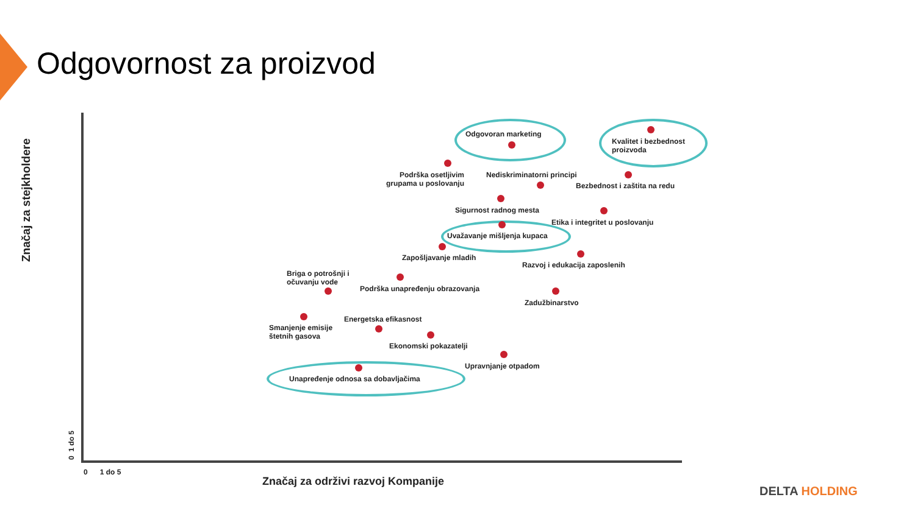Odgovornost za proizvod
Odgovoran marketing
Kvalitet i bezbednost
proizvoda
Podrška osetljivim
grupama u poslovanju
Nediskriminatorni principi
Bezbednost i zaštita na redu
Sigurnost radnog mesta
Etika i integritet u poslovanju
Uvažavanje mišljenja kupaca
Zapošljavanje mladih
Razvoj i edukacija zaposlenih
Briga o potrošnji i
očuvanju vode
Podrška unapređenju obrazovanja
Zadužbinarstvo
Smanjenje emisije
štetnih gasova
Energetska efikasnost
Ekonomski pokazatelji
Upravnjanje otpadom
Unapređenje odnosa sa dobavljačima
Značaj za stejkholdere
0 1 do 5
0 1 do 5
Značaj za održivi razvoj Kompanije
DELTA HOLDING